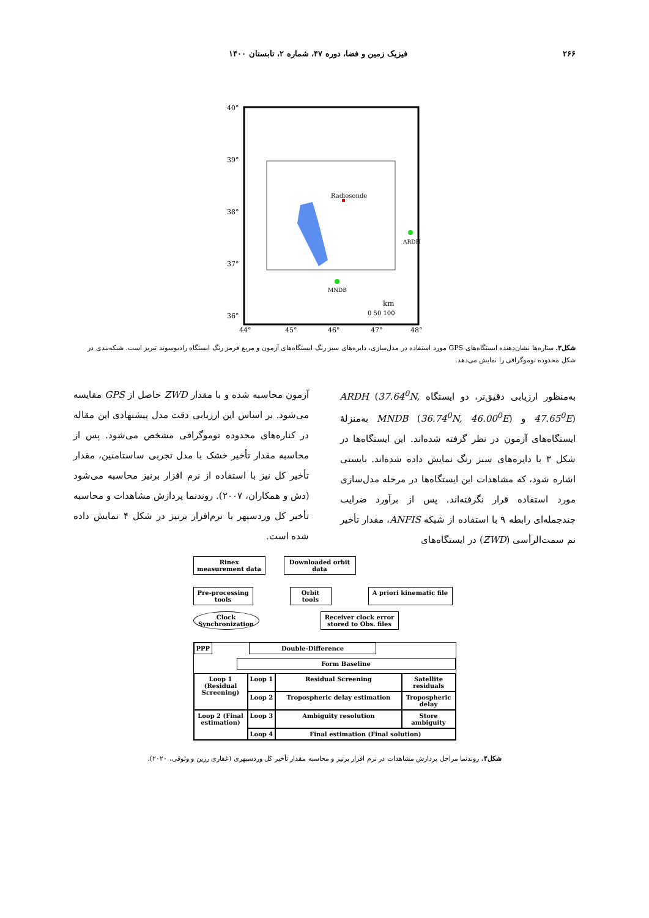۲۶۶ فیزیک زمین و فضا، دوره ۴۷، شماره ۲، تابستان ۱۴۰۰
40°
39°
38°
37°
36°
44°
45°
46°
47°
48°
Radiosonde
ARDH
MNDB
km
0 50 100
شکل۳. ستاره‌ها نشان‌دهنده ایستگاه‌های GPS مورد استفاده در مدل‌سازی، دایره‌های سبز رنگ ایستگاه‌های آزمون و مربع قرمز رنگ ایستگاه رادیوسوند تبریز است. شبکه‌بندی در شکل محدوده توموگرافی را نمایش می‌دهد.
به‌منظور ارزیابی دقیق‌تر، دو ایستگاه ARDH (37.64<sup>0</sup>N, 47.65<sup>0</sup>E) و MNDB (36.74<sup>0</sup>N, 46.00<sup>0</sup>E) به‌منزلهٔ ایستگاه‌های آزمون در نظر گرفته شده‌اند. این ایستگاه‌ها در شکل ۳ با دایره‌های سبز رنگ نمایش داده شده‌اند. بایستی اشاره شود، که مشاهدات این ایستگاه‌ها در مرحله مدل‌سازی مورد استفاده قرار نگرفته‌اند. پس از برآورد ضرایب چندجمله‌ای رابطه ۹ با استفاده از شبکه ANFIS، مقدار تأخیر نم سمت‌الرأسی (ZWD) در ایستگاه‌های
آزمون محاسبه شده و با مقدار ZWD حاصل از GPS مقایسه می‌شود. بر اساس این ارزیابی دقت مدل پیشنهادی این مقاله در کناره‌های محدوده توموگرافی مشخص می‌شود. پس از محاسبه مقدار تأخیر خشک با مدل تجربی ساستامنین، مقدار تأخیر کل نیز با استفاده از نرم افزار برنیز محاسبه می‌شود (دش و همکاران، ۲۰۰۷). روندنما پردازش مشاهدات و محاسبه تأخیر کل وردسپهر با نرم‌افزار برنیز در شکل ۴ نمایش داده شده است.
Rinex measurement data
Downloaded orbit data
Pre-processing tools
Orbit tools
A priori kinematic file
Clock Synchronization
Receiver clock error stored to Obs. files
PPP Double-Difference
Form Baseline
Loop 1 (Residual Screening)
Loop 1 Residual Screening Satellite residuals
Loop 2 Tropospheric delay estimation Tropospheric delay
Loop 2 (Final estimation)
Loop 3 Ambiguity resolution Store ambiguity
Loop 4 Final estimation (Final solution)
شکل۴. روندنما مراحل پردازش مشاهدات در نرم افزار برنیز و محاسبه مقدار تأخیر کل وردسپهری (غفاری رزین و وثوقی، ۲۰۲۰).